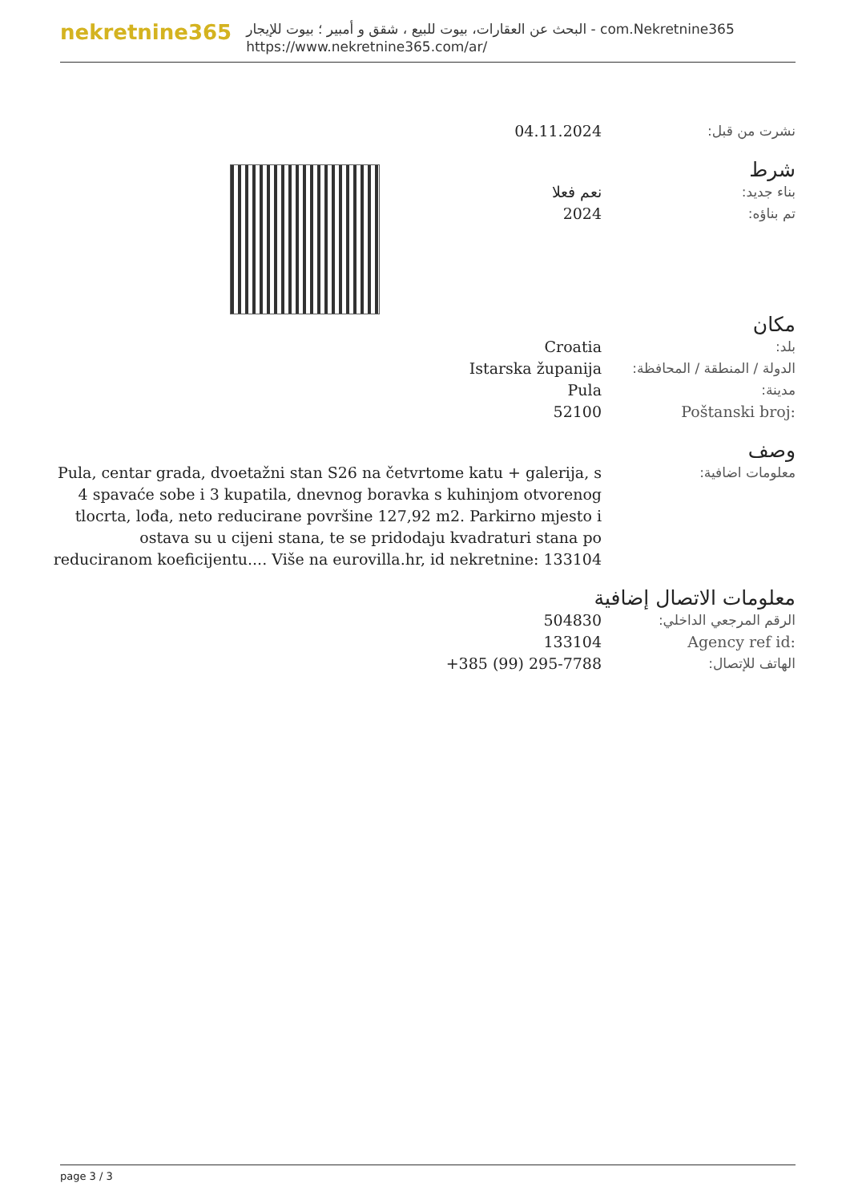nekretnine365
البحث عن العقارات، بيوت للبيع ، شقق و أمبير ؛ بيوت للإيجار - com.Nekretnine365
https://www.nekretnine365.com/ar/
نشرت من قبل: 04.11.2024
شرط
بناء جديد: نعم فعلا
تم بناؤه: 2024
مكان
بلد: Croatia
الدولة / المنطقة / المحافظة:
Istarska županija
مدينة: Pula
Poštanski broj: 52100
وصف
معلومات اضافية: Pula, centar grada, dvoetažni stan S26 na četvrtome katu + galerija, s 4 spavaće sobe i 3 kupatila, dnevnog boravka s kuhinjom otvorenog tlocrta, lođa, neto reducirane površine 127,92 m2. Parkirno mjesto i ostava su u cijeni stana, te se pridodaju kvadraturi stana po reduciranom koeficijentu.... Više na eurovilla.hr, id nekretnine: 133104
معلومات الاتصال إضافية
الرقم المرجعي الداخلي: 504830
Agency ref id: 133104
الهاتف للإتصال: +385 (99) 295-7788
page 3 / 3